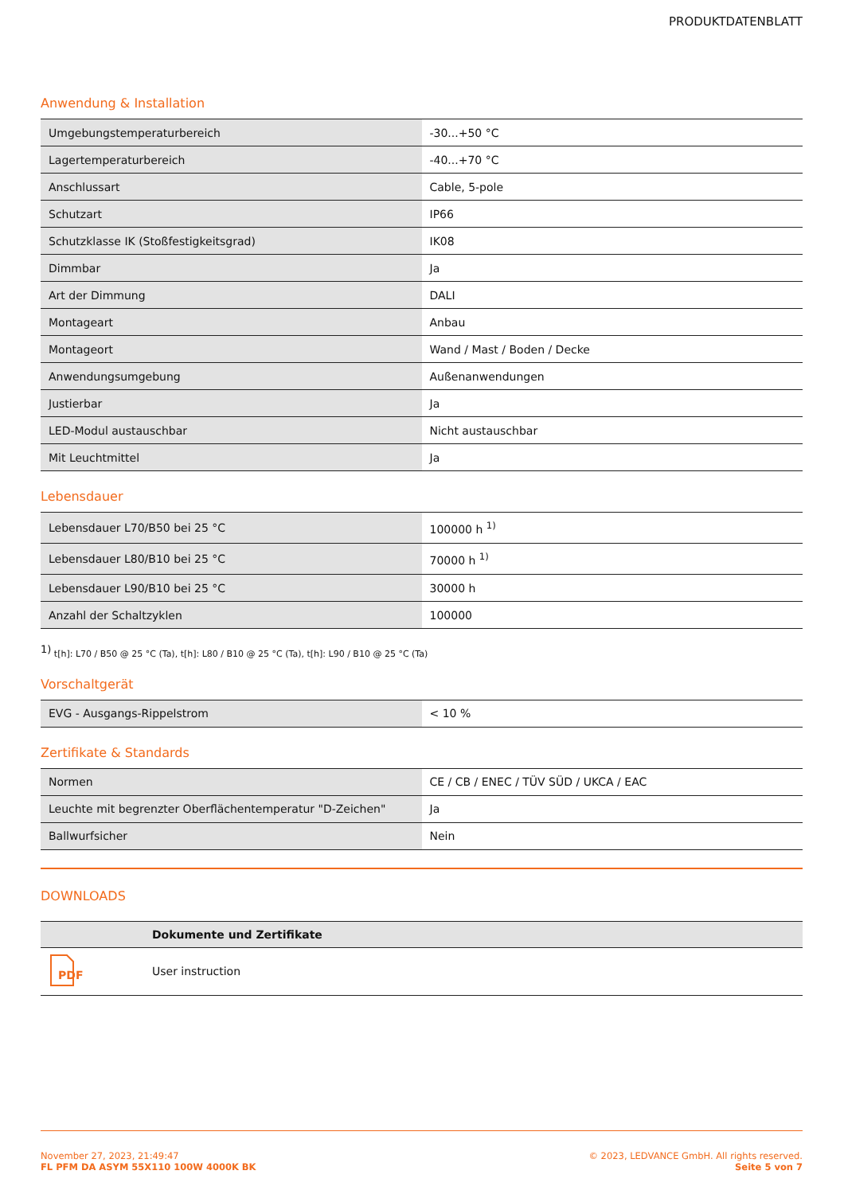PRODUKTDATENBLATT
Anwendung & Installation
| Umgebungstemperaturbereich | -30...+50 °C |
| Lagertemperaturbereich | -40...+70 °C |
| Anschlussart | Cable, 5-pole |
| Schutzart | IP66 |
| Schutzklasse IK (Stoßfestigkeitsgrad) | IK08 |
| Dimmbar | Ja |
| Art der Dimmung | DALI |
| Montageart | Anbau |
| Montageort | Wand / Mast / Boden / Decke |
| Anwendungsumgebung | Außenanwendungen |
| Justierbar | Ja |
| LED-Modul austauschbar | Nicht austauschbar |
| Mit Leuchtmittel | Ja |
Lebensdauer
| Lebensdauer L70/B50 bei 25 °C | 100000 h <sup>1)</sup> |
| Lebensdauer L80/B10 bei 25 °C | 70000 h <sup>1)</sup> |
| Lebensdauer L90/B10 bei 25 °C | 30000 h |
| Anzahl der Schaltzyklen | 100000 |
<sup>1)</sup> t[h]: L70 / B50 @ 25 °C (Ta), t[h]: L80 / B10 @ 25 °C (Ta), t[h]: L90 / B10 @ 25 °C (Ta)
Vorschaltgerät
| EVG - Ausgangs-Rippelstrom | < 10 % |
Zertifikate & Standards
| Normen | CE / CB / ENEC / TÜV SÜD / UKCA / EAC |
| Leuchte mit begrenzter Oberflächentemperatur "D-Zeichen" | Ja |
| Ballwurfsicher | Nein |
DOWNLOADS
| | Dokumente und Zertifikate |
| --- | --- |
| PDF | User instruction |
November 27, 2023, 21:49:47
FL PFM DA ASYM 55X110 100W 4000K BK
© 2023, LEDVANCE GmbH. All rights reserved.
Seite 5 von 7